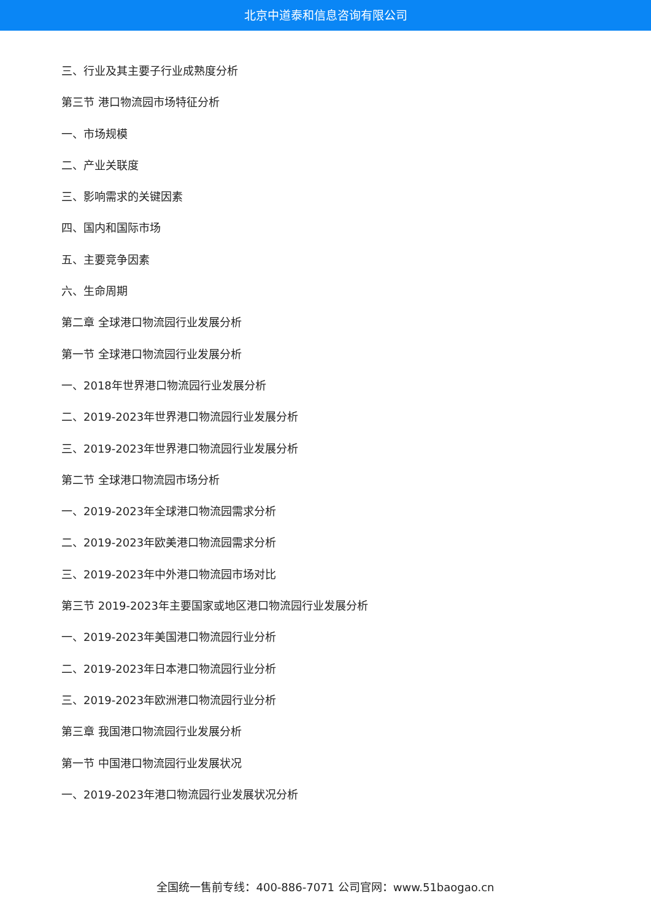北京中道泰和信息咨询有限公司
三、行业及其主要子行业成熟度分析
第三节 港口物流园市场特征分析
一、市场规模
二、产业关联度
三、影响需求的关键因素
四、国内和国际市场
五、主要竞争因素
六、生命周期
第二章 全球港口物流园行业发展分析
第一节 全球港口物流园行业发展分析
一、2018年世界港口物流园行业发展分析
二、2019-2023年世界港口物流园行业发展分析
三、2019-2023年世界港口物流园行业发展分析
第二节 全球港口物流园市场分析
一、2019-2023年全球港口物流园需求分析
二、2019-2023年欧美港口物流园需求分析
三、2019-2023年中外港口物流园市场对比
第三节 2019-2023年主要国家或地区港口物流园行业发展分析
一、2019-2023年美国港口物流园行业分析
二、2019-2023年日本港口物流园行业分析
三、2019-2023年欧洲港口物流园行业分析
第三章 我国港口物流园行业发展分析
第一节 中国港口物流园行业发展状况
一、2019-2023年港口物流园行业发展状况分析
全国统一售前专线：400-886-7071 公司官网：www.51baogao.cn